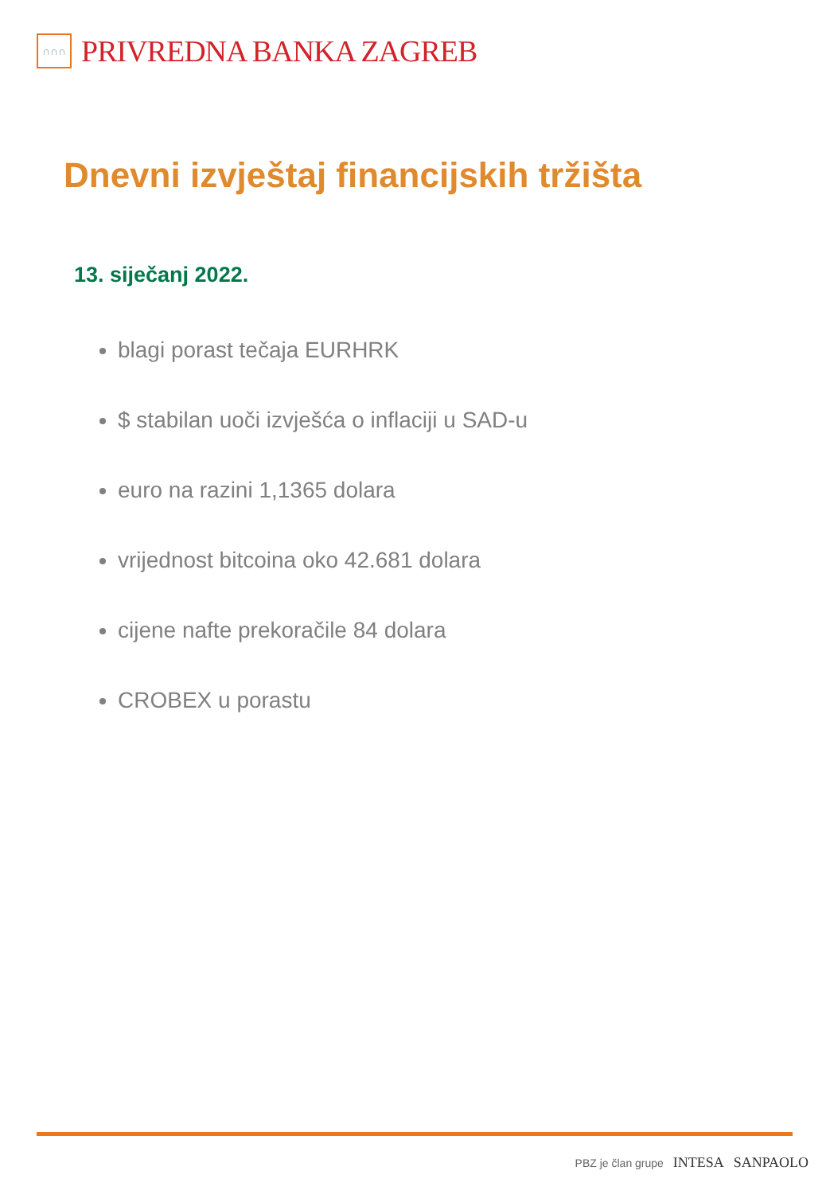∩∩∩
PRIVREDNA BANKA ZAGREB
Dnevni izvještaj financijskih tržišta
13. siječanj 2022.
blagi porast tečaja EURHRK
$ stabilan uoči izvješća o inflaciji u SAD-u
euro na razini 1,1365 dolara
vrijednost bitcoina oko 42.681 dolara
cijene nafte prekoračile 84 dolara
CROBEX u porastu
PBZ je član grupe INTESA SANPAOLO